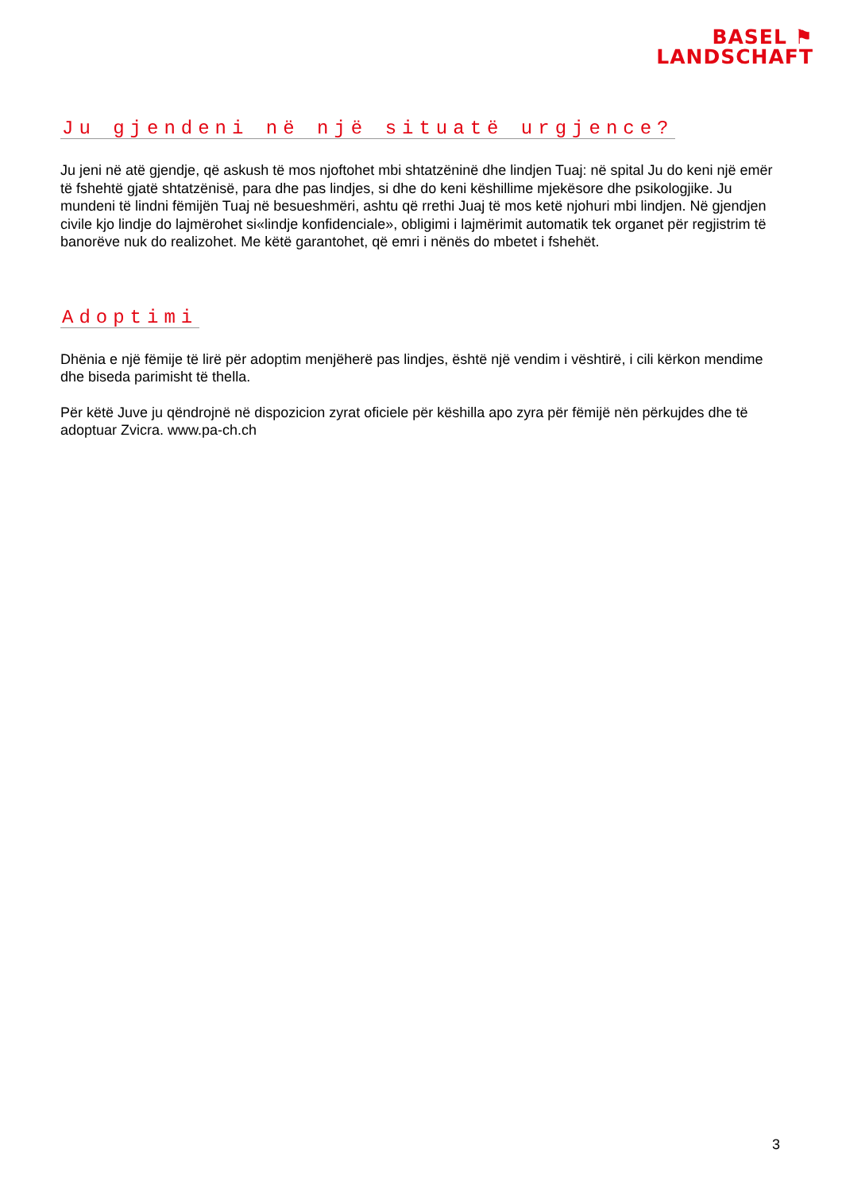BASEL ⚑
LANDSCHAFT
Ju gjendeni në një situatë urgjence?
Ju jeni në atë gjendje, që askush të mos njoftohet mbi shtatzëninë dhe lindjen Tuaj: në spital Ju do keni një emër të fshehtë gjatë shtatzënisë, para dhe pas lindjes, si dhe do keni këshillime mjekësore dhe psikologjike. Ju mundeni të lindni fëmijën Tuaj në besueshmëri, ashtu që rrethi Juaj të mos ketë njohuri mbi lindjen. Në gjendjen civile kjo lindje do lajmërohet si«lindje konfidenciale», obligimi i lajmërimit automatik tek organet për regjistrim të banorëve nuk do realizohet. Me këtë garantohet, që emri i nënës do mbetet i fshehët.
Adoptimi
Dhënia e një fëmije të lirë për adoptim menjëherë pas lindjes, është një vendim i vështirë, i cili kërkon mendime dhe biseda parimisht të thella.
Për këtë Juve ju qëndrojnë në dispozicion zyrat oficiele për këshilla apo zyra për fëmijë nën përkujdes dhe të adoptuar Zvicra. www.pa-ch.ch
3